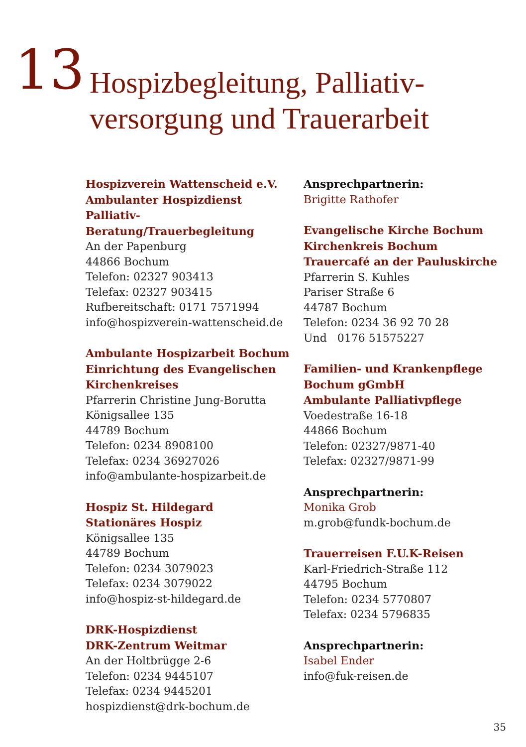13
Hospizbegleitung, Palliativ-
versorgung und Trauerarbeit
Hospizverein Wattenscheid e.V.
Ambulanter Hospizdienst
Palliativ-Beratung/Trauerbegleitung
An der Papenburg
44866 Bochum
Telefon: 02327 903413
Telefax: 02327 903415
Rufbereitschaft: 0171 7571994
info@hospizverein-wattenscheid.de
Ambulante Hospizarbeit Bochum
Einrichtung des Evangelischen
Kirchenkreises
Pfarrerin Christine Jung-Borutta
Königsallee 135
44789 Bochum
Telefon: 0234 8908100
Telefax: 0234 36927026
info@ambulante-hospizarbeit.de
Hospiz St. Hildegard
Stationäres Hospiz
Königsallee 135
44789 Bochum
Telefon: 0234 3079023
Telefax: 0234 3079022
info@hospiz-st-hildegard.de
DRK-Hospizdienst
DRK-Zentrum Weitmar
An der Holtbrügge 2-6
Telefon: 0234 9445107
Telefax: 0234 9445201
hospizdienst@drk-bochum.de
Ansprechpartnerin:
Brigitte Rathofer
Evangelische Kirche Bochum
Kirchenkreis Bochum
Trauercafé an der Pauluskirche
Pfarrerin S. Kuhles
Pariser Straße 6
44787 Bochum
Telefon: 0234 36 92 70 28
Und 0176 51575227
Familien- und Krankenpflege
Bochum gGmbH
Ambulante Palliativpflege
Voedestraße 16-18
44866 Bochum
Telefon: 02327/9871-40
Telefax: 02327/9871-99
Ansprechpartnerin:
Monika Grob
m.grob@fundk-bochum.de
Trauerreisen F.U.K-Reisen
Karl-Friedrich-Straße 112
44795 Bochum
Telefon: 0234 5770807
Telefax: 0234 5796835
Ansprechpartnerin:
Isabel Ender
info@fuk-reisen.de
35